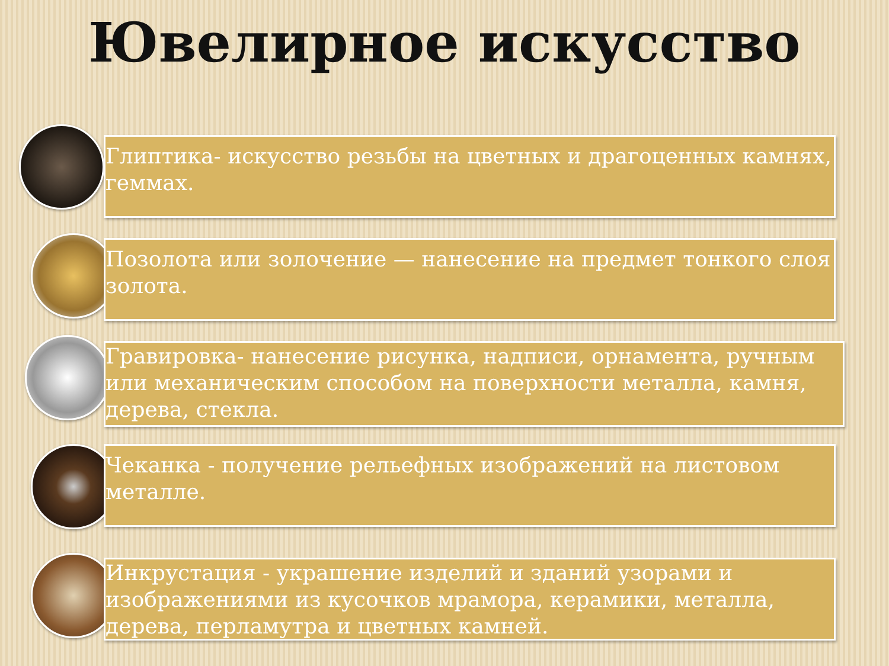Ювелирное искусство
Глиптика- искусство резьбы на цветных и драгоценных камнях, геммах.
Позолота или золочение — нанесение на предмет тонкого слоя золота.
Гравировка- нанесение рисунка, надписи, орнамента, ручным или механическим способом на поверхности металла, камня, дерева, стекла.
Чеканка - получение рельефных изображений на листовом металле.
Инкрустация - украшение изделий и зданий узорами и изображениями из кусочков мрамора, керамики, металла, дерева, перламутра и цветных камней.